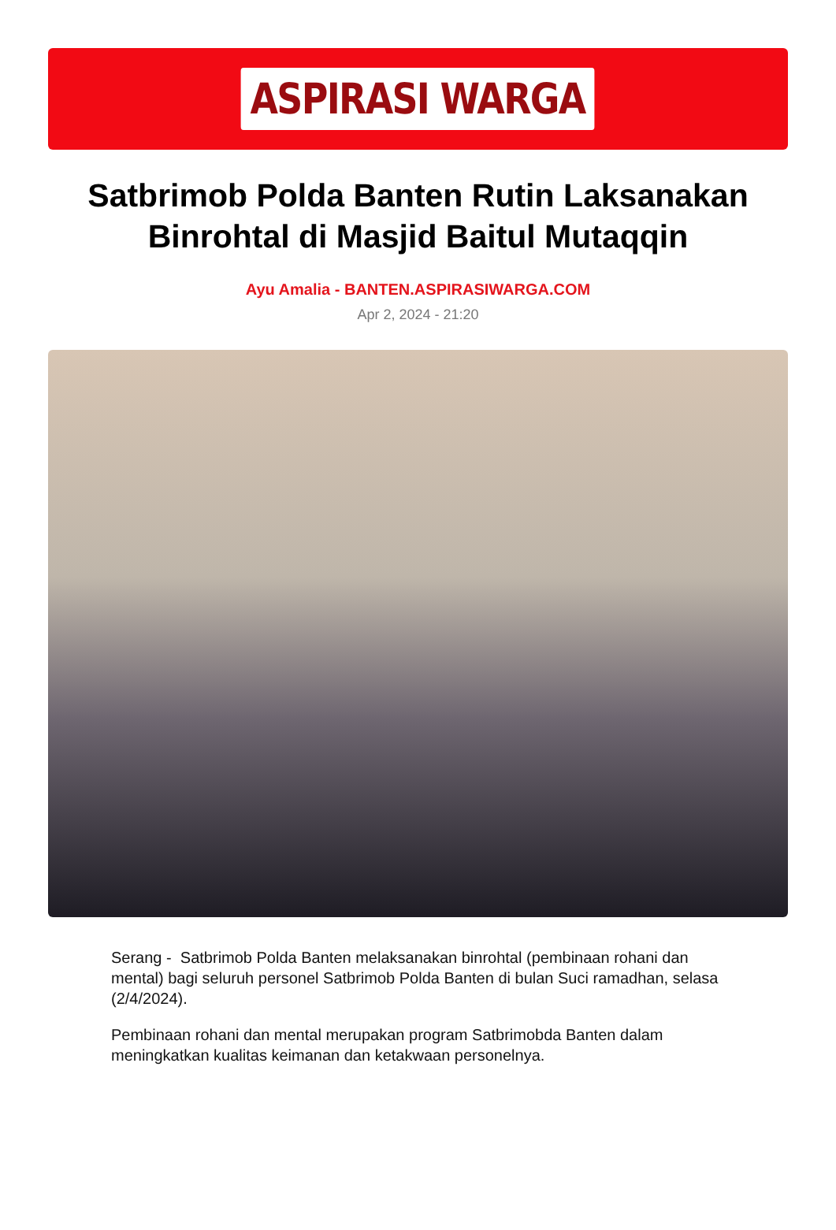ASPIRASI WARGA
Satbrimob Polda Banten Rutin Laksanakan Binrohtal di Masjid Baitul Mutaqqin
Ayu Amalia - BANTEN.ASPIRASIWARGA.COM
Apr 2, 2024 - 21:20
Serang - Satbrimob Polda Banten melaksanakan binrohtal (pembinaan rohani dan mental) bagi seluruh personel Satbrimob Polda Banten di bulan Suci ramadhan, selasa (2/4/2024).
Pembinaan rohani dan mental merupakan program Satbrimobda Banten dalam meningkatkan kualitas keimanan dan ketakwaan personelnya.